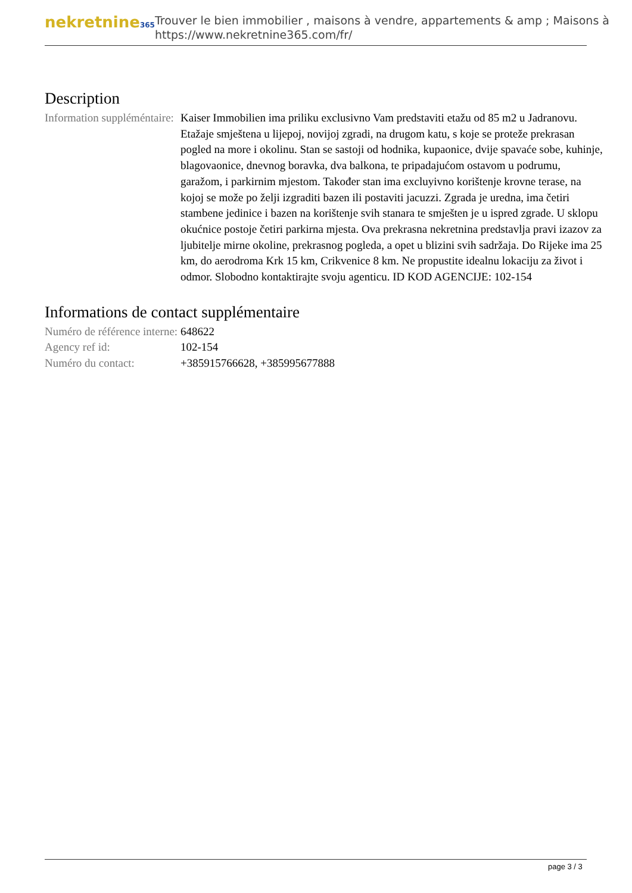nekretnine365
Trouver le bien immobilier , maisons à vendre, appartements & amp ; Maisons à
https://www.nekretnine365.com/fr/
Description
| Information suppléméntaire: | Kaiser Immobilien ima priliku exclusivno Vam predstaviti etažu od 85 m2 u Jadranovu. Etažaje smještena u lijepoj, novijoj zgradi, na drugom katu, s koje se proteže prekrasan pogled na more i okolinu. Stan se sastoji od hodnika, kupaonice, dvije spavaće sobe, kuhinje, blagovaonice, dnevnog boravka, dva balkona, te pripadajućom ostavom u podrumu, garažom, i parkirnim mjestom. Također stan ima excluyivno korištenje krovne terase, na kojoj se može po želji izgraditi bazen ili postaviti jacuzzi. Zgrada je uredna, ima četiri stambene jedinice i bazen na korištenje svih stanara te smješten je u ispred zgrade. U sklopu okućnice postoje četiri parkirna mjesta. Ova prekrasna nekretnina predstavlja pravi izazov za ljubitelje mirne okoline, prekrasnog pogleda, a opet u blizini svih sadržaja. Do Rijeke ima 25 km, do aerodroma Krk 15 km, Crikvenice 8 km. Ne propustite idealnu lokaciju za život i odmor. Slobodno kontaktirajte svoju agenticu. ID KOD AGENCIJE: 102-154 |
Informations de contact supplémentaire
| Numéro de référence interne: | 648622 |
| Agency ref id: | 102-154 |
| Numéro du contact: | +385915766628, +385995677888 |
page 3 / 3